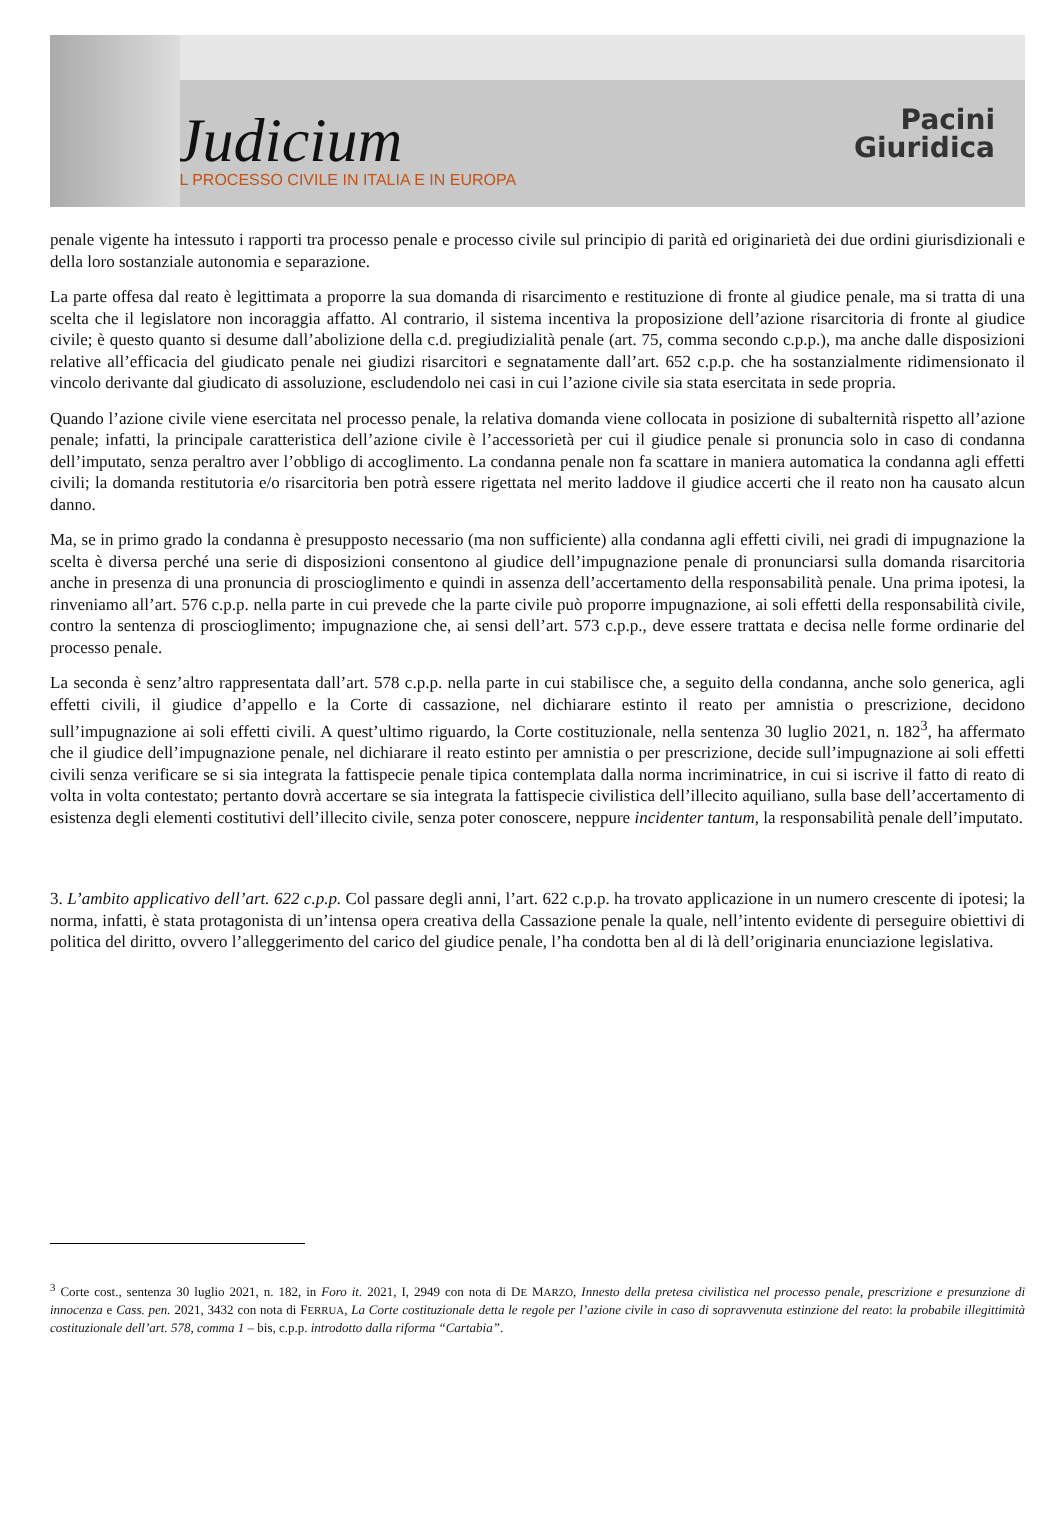Judicium
IL PROCESSO CIVILE IN ITALIA E IN EUROPA
Pacini
Giuridica
penale vigente ha intessuto i rapporti tra processo penale e processo civile sul principio di parità ed originarietà dei due ordini giurisdizionali e della loro sostanziale autonomia e separazione.
La parte offesa dal reato è legittimata a proporre la sua domanda di risarcimento e restituzione di fronte al giudice penale, ma si tratta di una scelta che il legislatore non incoraggia affatto. Al contrario, il sistema incentiva la proposizione dell’azione risarcitoria di fronte al giudice civile; è questo quanto si desume dall’abolizione della c.d. pregiudizialità penale (art. 75, comma secondo c.p.p.), ma anche dalle disposizioni relative all’efficacia del giudicato penale nei giudizi risarcitori e segnatamente dall’art. 652 c.p.p. che ha sostanzialmente ridimensionato il vincolo derivante dal giudicato di assoluzione, escludendolo nei casi in cui l’azione civile sia stata esercitata in sede propria.
Quando l’azione civile viene esercitata nel processo penale, la relativa domanda viene collocata in posizione di subalternità rispetto all’azione penale; infatti, la principale caratteristica dell’azione civile è l’accessorietà per cui il giudice penale si pronuncia solo in caso di condanna dell’imputato, senza peraltro aver l’obbligo di accoglimento. La condanna penale non fa scattare in maniera automatica la condanna agli effetti civili; la domanda restitutoria e/o risarcitoria ben potrà essere rigettata nel merito laddove il giudice accerti che il reato non ha causato alcun danno.
Ma, se in primo grado la condanna è presupposto necessario (ma non sufficiente) alla condanna agli effetti civili, nei gradi di impugnazione la scelta è diversa perché una serie di disposizioni consentono al giudice dell’impugnazione penale di pronunciarsi sulla domanda risarcitoria anche in presenza di una pronuncia di proscioglimento e quindi in assenza dell’accertamento della responsabilità penale. Una prima ipotesi, la rinveniamo all’art. 576 c.p.p. nella parte in cui prevede che la parte civile può proporre impugnazione, ai soli effetti della responsabilità civile, contro la sentenza di proscioglimento; impugnazione che, ai sensi dell’art. 573 c.p.p., deve essere trattata e decisa nelle forme ordinarie del processo penale.
La seconda è senz’altro rappresentata dall’art. 578 c.p.p. nella parte in cui stabilisce che, a seguito della condanna, anche solo generica, agli effetti civili, il giudice d’appello e la Corte di cassazione, nel dichiarare estinto il reato per amnistia o prescrizione, decidono sull’impugnazione ai soli effetti civili. A quest’ultimo riguardo, la Corte costituzionale, nella sentenza 30 luglio 2021, n. 182<sup>3</sup>, ha affermato che il giudice dell’impugnazione penale, nel dichiarare il reato estinto per amnistia o per prescrizione, decide sull’impugnazione ai soli effetti civili senza verificare se si sia integrata la fattispecie penale tipica contemplata dalla norma incriminatrice, in cui si iscrive il fatto di reato di volta in volta contestato; pertanto dovrà accertare se sia integrata la fattispecie civilistica dell’illecito aquiliano, sulla base dell’accertamento di esistenza degli elementi costitutivi dell’illecito civile, senza poter conoscere, neppure incidenter tantum, la responsabilità penale dell’imputato.
3. L’ambito applicativo dell’art. 622 c.p.p. Col passare degli anni, l’art. 622 c.p.p. ha trovato applicazione in un numero crescente di ipotesi; la norma, infatti, è stata protagonista di un’intensa opera creativa della Cassazione penale la quale, nell’intento evidente di perseguire obiettivi di politica del diritto, ovvero l’alleggerimento del carico del giudice penale, l’ha condotta ben al di là dell’originaria enunciazione legislativa.
<sup>3</sup> Corte cost., sentenza 30 luglio 2021, n. 182, in Foro it. 2021, I, 2949 con nota di DE MARZO, Innesto della pretesa civilistica nel processo penale, prescrizione e presunzione di innocenza e Cass. pen. 2021, 3432 con nota di FERRUA, La Corte costituzionale detta le regole per l’azione civile in caso di sopravvenuta estinzione del reato: la probabile illegittimità costituzionale dell’art. 578, comma 1 – bis, c.p.p. introdotto dalla riforma “Cartabia”.